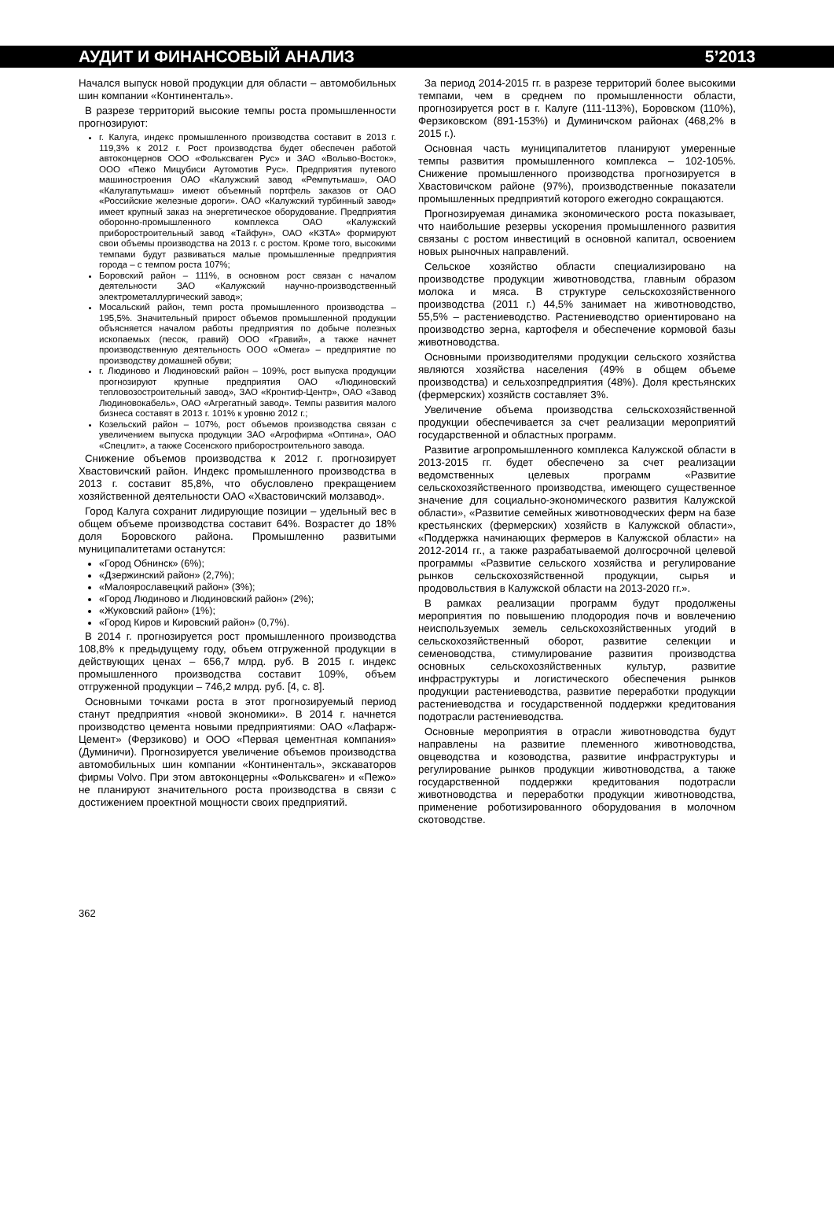АУДИТ И ФИНАНСОВЫЙ АНАЛИЗ 5’2013
Начался выпуск новой продукции для области – автомобильных шин компании «Континенталь».
В разрезе территорий высокие темпы роста промышленности прогнозируют:
г. Калуга, индекс промышленного производства составит в 2013 г. 119,3% к 2012 г. Рост производства будет обеспечен работой автоконцернов ООО «Фольксваген Рус» и ЗАО «Вольво-Восток», ООО «Пежо Мицубиси Аутомотив Рус». Предприятия путевого машиностроения ОАО «Калужский завод «Ремпутьмаш», ОАО «Калугапутьмаш» имеют объемный портфель заказов от ОАО «Российские железные дороги». ОАО «Калужский турбинный завод» имеет крупный заказ на энергетическое оборудование. Предприятия оборонно-промышленного комплекса ОАО «Калужский приборостроительный завод «Тайфун», ОАО «КЗТА» формируют свои объемы производства на 2013 г. с ростом. Кроме того, высокими темпами будут развиваться малые промышленные предприятия города – с темпом роста 107%;
Боровский район – 111%, в основном рост связан с началом деятельности ЗАО «Калужский научно-производственный электрометаллургический завод»;
Мосальский район, темп роста промышленного производства – 195,5%. Значительный прирост объемов промышленной продукции объясняется началом работы предприятия по добыче полезных ископаемых (песок, гравий) ООО «Гравий», а также начнет производственную деятельность ООО «Омега» – предприятие по производству домашней обуви;
г. Людиново и Людиновский район – 109%, рост выпуска продукции прогнозируют крупные предприятия ОАО «Людиновский тепловозостроительный завод», ЗАО «Кронтиф-Центр», ОАО «Завод Людиновокабель», ОАО «Агрегатный завод». Темпы развития малого бизнеса составят в 2013 г. 101% к уровню 2012 г.;
Козельский район – 107%, рост объемов производства связан с увеличением выпуска продукции ЗАО «Агрофирма «Оптина», ОАО «Спецлит», а также Сосенского приборостроительного завода.
Снижение объемов производства к 2012 г. прогнозирует Хвастовичский район. Индекс промышленного производства в 2013 г. составит 85,8%, что обусловлено прекращением хозяйственной деятельности ОАО «Хвастовичский молзавод».
Город Калуга сохранит лидирующие позиции – удельный вес в общем объеме производства составит 64%. Возрастет до 18% доля Боровского района. Промышленно развитыми муниципалитетами останутся:
«Город Обнинск» (6%);
«Дзержинский район» (2,7%);
«Малоярославецкий район» (3%);
«Город Людиново и Людиновский район» (2%);
«Жуковский район» (1%);
«Город Киров и Кировский район» (0,7%).
В 2014 г. прогнозируется рост промышленного производства 108,8% к предыдущему году, объем отгруженной продукции в действующих ценах – 656,7 млрд. руб. В 2015 г. индекс промышленного производства составит 109%, объем отгруженной продукции – 746,2 млрд. руб. [4, с. 8].
Основными точками роста в этот прогнозируемый период станут предприятия «новой экономики». В 2014 г. начнется производство цемента новыми предприятиями: ОАО «Лафарж-Цемент» (Ферзиково) и ООО «Первая цементная компания» (Думиничи). Прогнозируется увеличение объемов производства автомобильных шин компании «Континенталь», экскаваторов фирмы Volvo. При этом автоконцерны «Фольксваген» и «Пежо» не планируют значительного роста производства в связи с достижением проектной мощности своих предприятий.
За период 2014-2015 гг. в разрезе территорий более высокими темпами, чем в среднем по промышленности области, прогнозируется рост в г. Калуге (111-113%), Боровском (110%), Ферзиковском (891-153%) и Думиничском районах (468,2% в 2015 г.).
Основная часть муниципалитетов планируют умеренные темпы развития промышленного комплекса – 102-105%. Снижение промышленного производства прогнозируется в Хвастовичском районе (97%), производственные показатели промышленных предприятий которого ежегодно сокращаются.
Прогнозируемая динамика экономического роста показывает, что наибольшие резервы ускорения промышленного развития связаны с ростом инвестиций в основной капитал, освоением новых рыночных направлений.
Сельское хозяйство области специализировано на производстве продукции животноводства, главным образом молока и мяса. В структуре сельскохозяйственного производства (2011 г.) 44,5% занимает на животноводство, 55,5% – растениеводство. Растениеводство ориентировано на производство зерна, картофеля и обеспечение кормовой базы животноводства.
Основными производителями продукции сельского хозяйства являются хозяйства населения (49% в общем объеме производства) и сельхозпредприятия (48%). Доля крестьянских (фермерских) хозяйств составляет 3%.
Увеличение объема производства сельскохозяйственной продукции обеспечивается за счет реализации мероприятий государственной и областных программ.
Развитие агропромышленного комплекса Калужской области в 2013-2015 гг. будет обеспечено за счет реализации ведомственных целевых программ «Развитие сельскохозяйственного производства, имеющего существенное значение для социально-экономического развития Калужской области», «Развитие семейных животноводческих ферм на базе крестьянских (фермерских) хозяйств в Калужской области», «Поддержка начинающих фермеров в Калужской области» на 2012-2014 гг., а также разрабатываемой долгосрочной целевой программы «Развитие сельского хозяйства и регулирование рынков сельскохозяйственной продукции, сырья и продовольствия в Калужской области на 2013-2020 гг.».
В рамках реализации программ будут продолжены мероприятия по повышению плодородия почв и вовлечению неиспользуемых земель сельскохозяйственных угодий в сельскохозяйственный оборот, развитие селекции и семеноводства, стимулирование развития производства основных сельскохозяйственных культур, развитие инфраструктуры и логистического обеспечения рынков продукции растениеводства, развитие переработки продукции растениеводства и государственной поддержки кредитования подотрасли растениеводства.
Основные мероприятия в отрасли животноводства будут направлены на развитие племенного животноводства, овцеводства и козоводства, развитие инфраструктуры и регулирование рынков продукции животноводства, а также государственной поддержки кредитования подотрасли животноводства и переработки продукции животноводства, применение роботизированного оборудования в молочном скотоводстве.
362